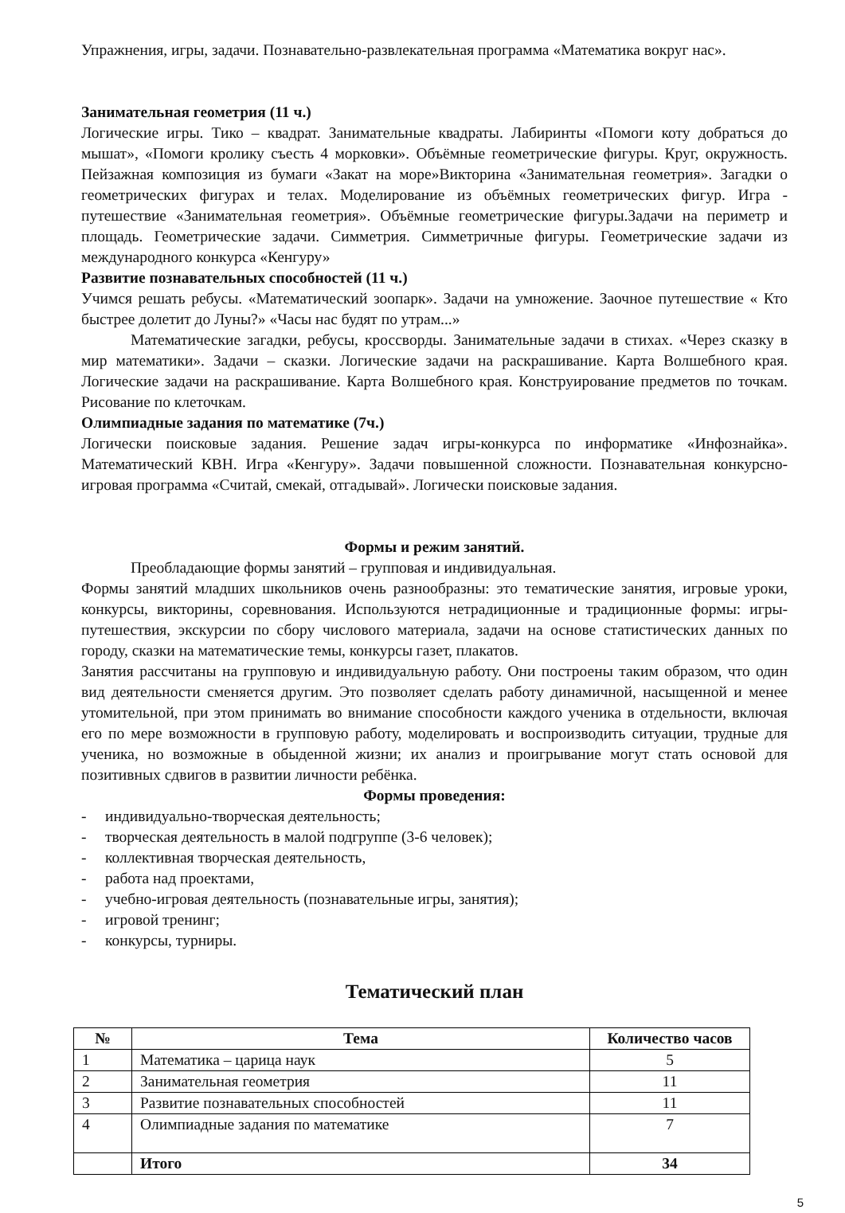Упражнения, игры, задачи. Познавательно-развлекательная программа «Математика вокруг нас».
Занимательная геометрия (11 ч.)
Логические игры. Тико – квадрат. Занимательные квадраты. Лабиринты «Помоги коту добраться до мышат», «Помоги кролику съесть 4 морковки». Объёмные геометрические фигуры. Круг, окружность. Пейзажная композиция из бумаги «Закат на море»Викторина «Занимательная геометрия». Загадки о геометрических фигурах и телах. Моделирование из объёмных геометрических фигур. Игра - путешествие «Занимательная геометрия». Объёмные геометрические фигуры.Задачи на периметр и площадь. Геометрические задачи. Симметрия. Симметричные фигуры. Геометрические задачи из международного конкурса «Кенгуру»
Развитие познавательных способностей (11 ч.)
Учимся решать ребусы. «Математический зоопарк». Задачи на умножение. Заочное путешествие « Кто быстрее долетит до Луны?» «Часы нас будят по утрам...»
Математические загадки, ребусы, кроссворды. Занимательные задачи в стихах. «Через сказку в мир математики». Задачи – сказки. Логические задачи на раскрашивание. Карта Волшебного края. Логические задачи на раскрашивание. Карта Волшебного края. Конструирование предметов по точкам. Рисование по клеточкам.
Олимпиадные задания по математике (7ч.)
Логически поисковые задания. Решение задач игры-конкурса по информатике «Инфознайка». Математический КВН. Игра «Кенгуру». Задачи повышенной сложности. Познавательная конкурсно-игровая программа «Считай, смекай, отгадывай». Логически поисковые задания.
Формы и режим занятий.
Преобладающие формы занятий – групповая и индивидуальная.
Формы занятий младших школьников очень разнообразны: это тематические занятия, игровые уроки, конкурсы, викторины, соревнования. Используются нетрадиционные и традиционные формы: игры-путешествия, экскурсии по сбору числового материала, задачи на основе статистических данных по городу, сказки на математические темы, конкурсы газет, плакатов.
Занятия рассчитаны на групповую и индивидуальную работу. Они построены таким образом, что один вид деятельности сменяется другим. Это позволяет сделать работу динамичной, насыщенной и менее утомительной, при этом принимать во внимание способности каждого ученика в отдельности, включая его по мере возможности в групповую работу, моделировать и воспроизводить ситуации, трудные для ученика, но возможные в обыденной жизни; их анализ и проигрывание могут стать основой для позитивных сдвигов в развитии личности ребёнка.
Формы проведения:
- индивидуально-творческая деятельность;
- творческая деятельность в малой подгруппе (3-6 человек);
- коллективная творческая деятельность,
- работа над проектами,
- учебно-игровая деятельность (познавательные игры, занятия);
- игровой тренинг;
- конкурсы, турниры.
Тематический план
| № | Тема | Количество часов |
| --- | --- | --- |
| 1 | Математика – царица наук | 5 |
| 2 | Занимательная геометрия | 11 |
| 3 | Развитие познавательных способностей | 11 |
| 4 | Олимпиадные задания по математике | 7 |
| | Итого | 34 |
5